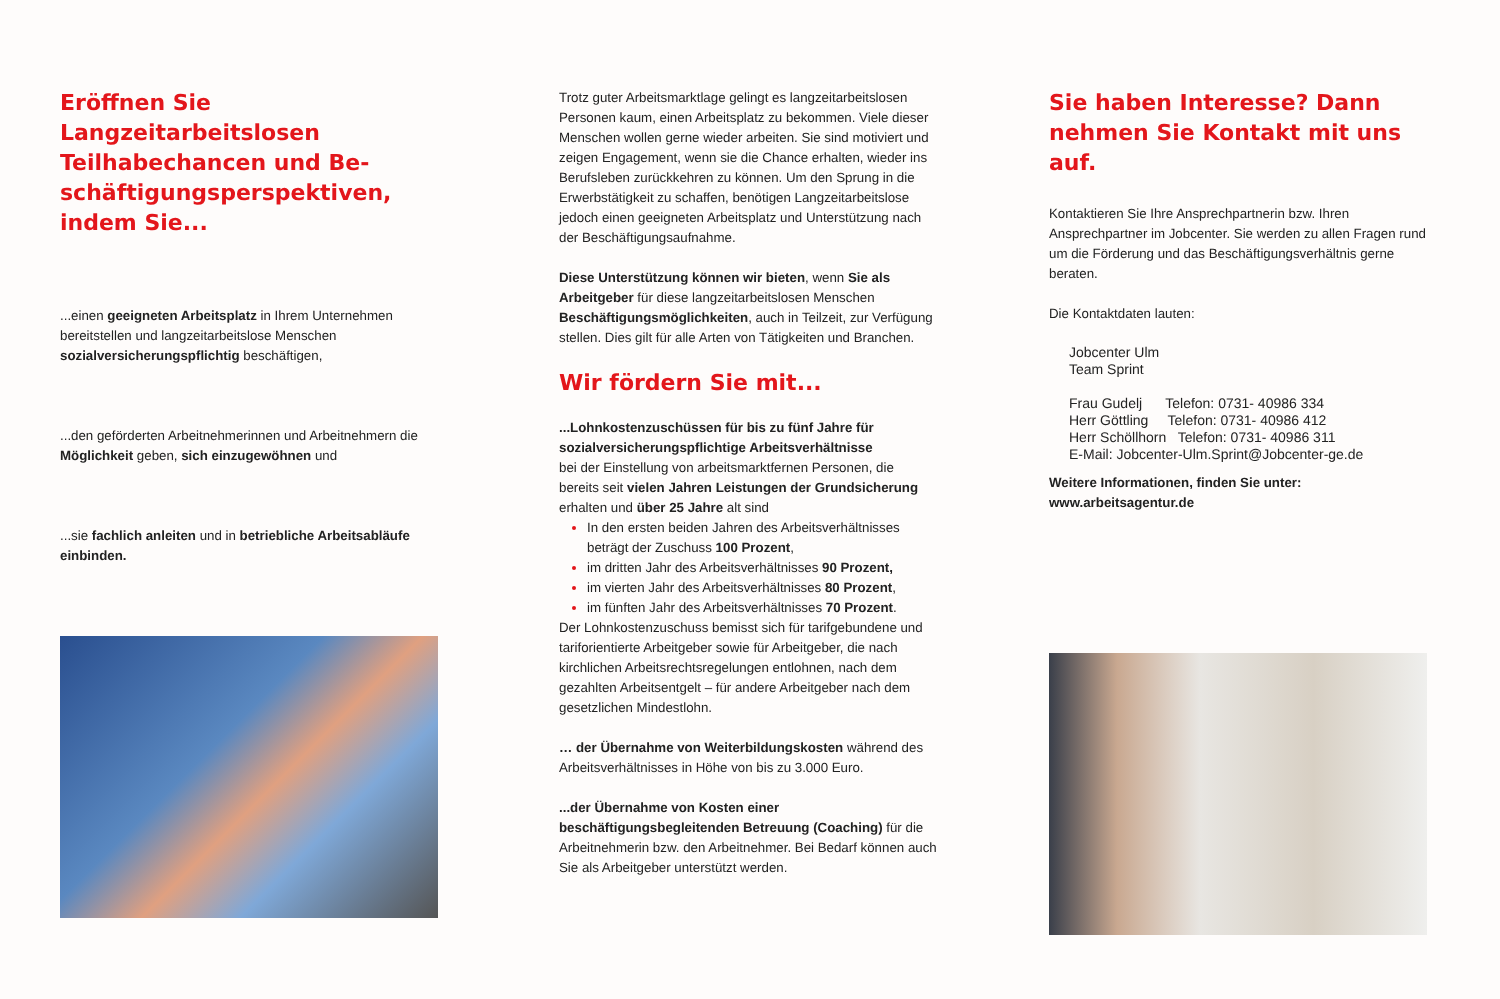Eröffnen Sie Langzeitarbeitslosen Teilhabechancen und Be-schäftigungsperspektiven, indem Sie...
...einen geeigneten Arbeitsplatz in Ihrem Unternehmen bereitstellen und langzeitarbeitslose Menschen sozialversicherungspflichtig beschäftigen,
...den geförderten Arbeitnehmerinnen und Arbeitnehmern die Möglichkeit geben, sich einzugewöhnen und
...sie fachlich anleiten und in betriebliche Arbeitsabläufe einbinden.
Trotz guter Arbeitsmarktlage gelingt es langzeitarbeitslosen Personen kaum, einen Arbeitsplatz zu bekommen. Viele dieser Menschen wollen gerne wieder arbeiten. Sie sind motiviert und zeigen Engagement, wenn sie die Chance erhalten, wieder ins Berufsleben zurückkehren zu können. Um den Sprung in die Erwerbstätigkeit zu schaffen, benötigen Langzeitarbeitslose jedoch einen geeigneten Arbeitsplatz und Unterstützung nach der Beschäftigungsaufnahme.
Diese Unterstützung können wir bieten, wenn Sie als Arbeitgeber für diese langzeitarbeitslosen Menschen Beschäftigungsmöglichkeiten, auch in Teilzeit, zur Verfügung stellen. Dies gilt für alle Arten von Tätigkeiten und Branchen.
Wir fördern Sie mit...
...Lohnkostenzuschüssen für bis zu fünf Jahre für sozialversicherungspflichtige Arbeitsverhältnisse
bei der Einstellung von arbeitsmarktfernen Personen, die bereits seit vielen Jahren Leistungen der Grundsicherung erhalten und über 25 Jahre alt sind
In den ersten beiden Jahren des Arbeitsverhältnisses beträgt der Zuschuss 100 Prozent,
im dritten Jahr des Arbeitsverhältnisses 90 Prozent,
im vierten Jahr des Arbeitsverhältnisses 80 Prozent,
im fünften Jahr des Arbeitsverhältnisses 70 Prozent.
Der Lohnkostenzuschuss bemisst sich für tarifgebundene und tariforientierte Arbeitgeber sowie für Arbeitgeber, die nach kirchlichen Arbeitsrechtsregelungen entlohnen, nach dem gezahlten Arbeitsentgelt – für andere Arbeitgeber nach dem gesetzlichen Mindestlohn.
… der Übernahme von Weiterbildungskosten während des Arbeitsverhältnisses in Höhe von bis zu 3.000 Euro.
...der Übernahme von Kosten einer beschäftigungsbegleitenden Betreuung (Coaching) für die Arbeitnehmerin bzw. den Arbeitnehmer. Bei Bedarf können auch Sie als Arbeitgeber unterstützt werden.
Sie haben Interesse? Dann nehmen Sie Kontakt mit uns auf.
Kontaktieren Sie Ihre Ansprechpartnerin bzw. Ihren Ansprechpartner im Jobcenter. Sie werden zu allen Fragen rund um die Förderung und das Beschäftigungsverhältnis gerne beraten.
Die Kontaktdaten lauten:
Jobcenter Ulm
Team Sprint
Frau Gudelj Telefon: 0731- 40986 334
Herr Göttling Telefon: 0731- 40986 412
Herr Schöllhorn Telefon: 0731- 40986 311
E-Mail: Jobcenter-Ulm.Sprint@Jobcenter-ge.de
Weitere Informationen, finden Sie unter:
www.arbeitsagentur.de